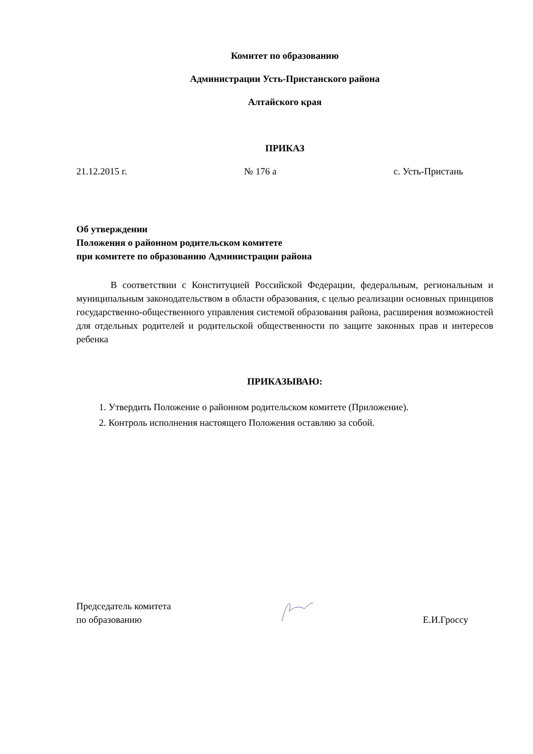Комитет по образованию
Администрации Усть-Пристанского района
Алтайского края
ПРИКАЗ
21.12.2015 г. № 176 а с. Усть-Пристань
Об утверждении
Положения о районном родительском комитете
при комитете по образованию Администрации района
В соответствии с Конституцией Российской Федерации, федеральным, региональным и муниципальным законодательством в области образования, с целью реализации основных принципов государственно-общественного управления системой образования района, расширения возможностей для отдельных родителей и родительской общественности по защите законных прав и интересов ребенка
ПРИКАЗЫВАЮ:
1. Утвердить Положение о районном родительском комитете (Приложение).
2. Контроль исполнения настоящего Положения оставляю за собой.
Председатель комитета
по образованию Е.И.Гроссу